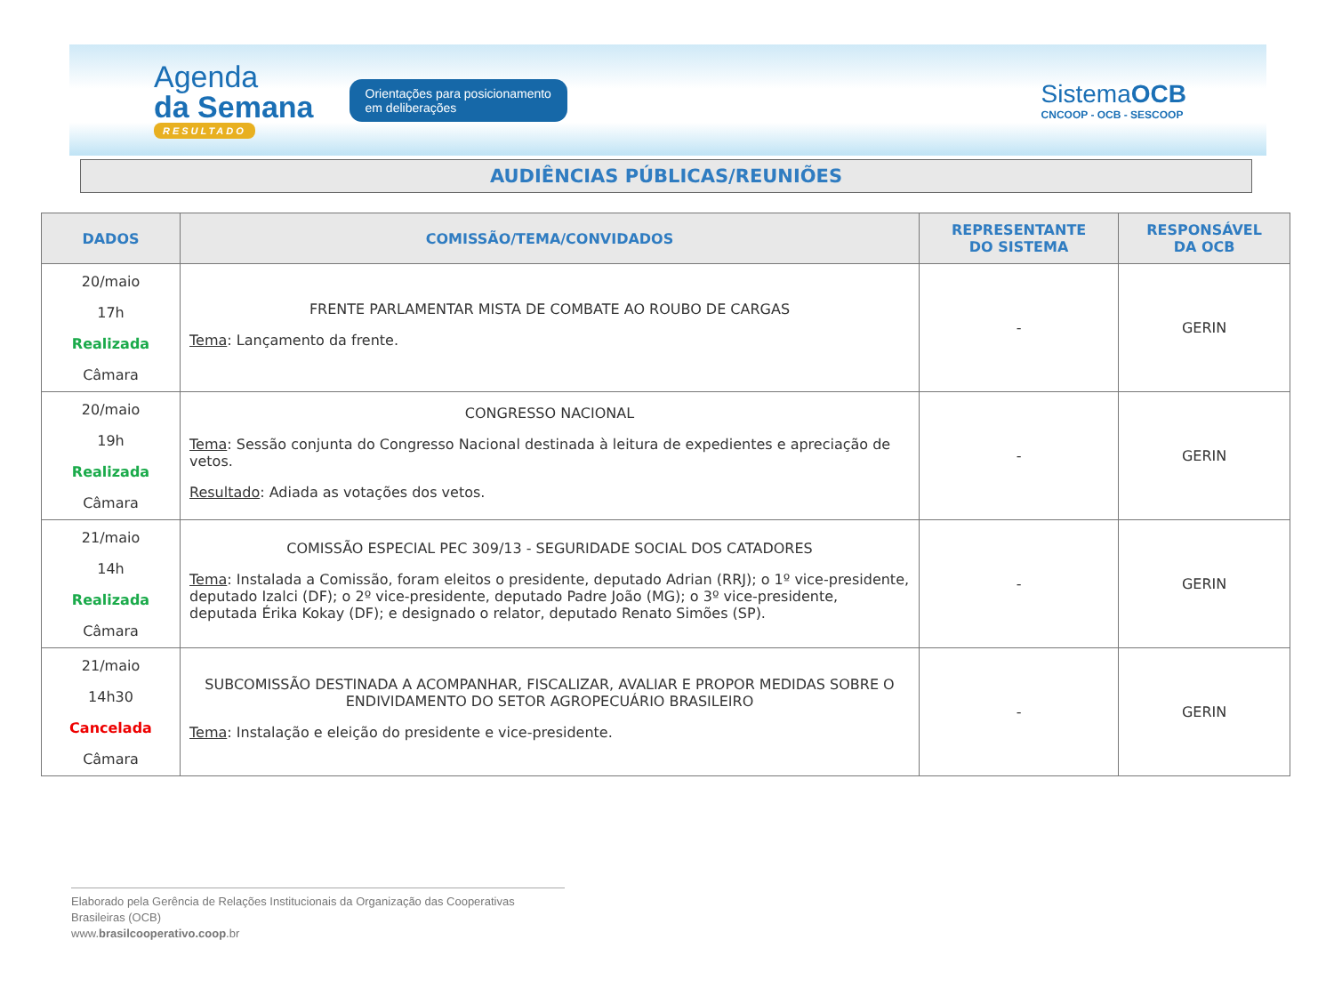Agenda
da Semana
RESULTADO
Orientações para posicionamento
em deliberações
SistemaOCB
CNCOOP - OCB - SESCOOP
AUDIÊNCIAS PÚBLICAS/REUNIÕES
| DADOS | COMISSÃO/TEMA/CONVIDADOS | REPRESENTANTE DO SISTEMA | RESPONSÁVEL DA OCB |
| --- | --- | --- | --- |
| 20/maio 17h Realizada Câmara | FRENTE PARLAMENTAR MISTA DE COMBATE AO ROUBO DE CARGAS Tema : Lançamento da frente. | - | GERIN |
| 20/maio 19h Realizada Câmara | CONGRESSO NACIONAL Tema : Sessão conjunta do Congresso Nacional destinada à leitura de expedientes e apreciação de vetos. Resultado : Adiada as votações dos vetos. | - | GERIN |
| 21/maio 14h Realizada Câmara | COMISSÃO ESPECIAL PEC 309/13 - SEGURIDADE SOCIAL DOS CATADORES Tema : Instalada a Comissão, foram eleitos o presidente, deputado Adrian (RRJ); o 1º vice-presidente, deputado Izalci (DF); o 2º vice-presidente, deputado Padre João (MG); o 3º vice-presidente, deputada Érika Kokay (DF); e designado o relator, deputado Renato Simões (SP). | - | GERIN |
| 21/maio 14h30 Cancelada Câmara | SUBCOMISSÃO DESTINADA A ACOMPANHAR, FISCALIZAR, AVALIAR E PROPOR MEDIDAS SOBRE O ENDIVIDAMENTO DO SETOR AGROPECUÁRIO BRASILEIRO Tema : Instalação e eleição do presidente e vice-presidente. | - | GERIN |
Elaborado pela Gerência de Relações Institucionais da Organização das Cooperativas Brasileiras (OCB)
www.brasilcooperativo.coop.br